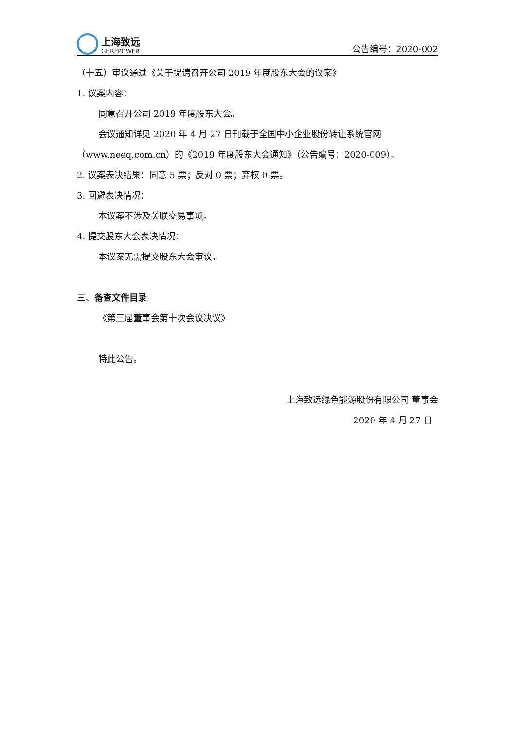上海致远
GHREPOWER
公告编号：2020-002
（十五）审议通过《关于提请召开公司 2019 年度股东大会的议案》
1. 议案内容：
同意召开公司 2019 年度股东大会。
会议通知详见 2020 年 4 月 27 日刊载于全国中小企业股份转让系统官网（www.neeq.com.cn）的《2019 年度股东大会通知》（公告编号：2020-009）。
2. 议案表决结果：同意 5 票；反对 0 票；弃权 0 票。
3. 回避表决情况：
本议案不涉及关联交易事项。
4. 提交股东大会表决情况：
本议案无需提交股东大会审议。
三、备查文件目录
《第三届董事会第十次会议决议》
特此公告。
上海致远绿色能源股份有限公司 董事会
2020 年 4 月 27 日